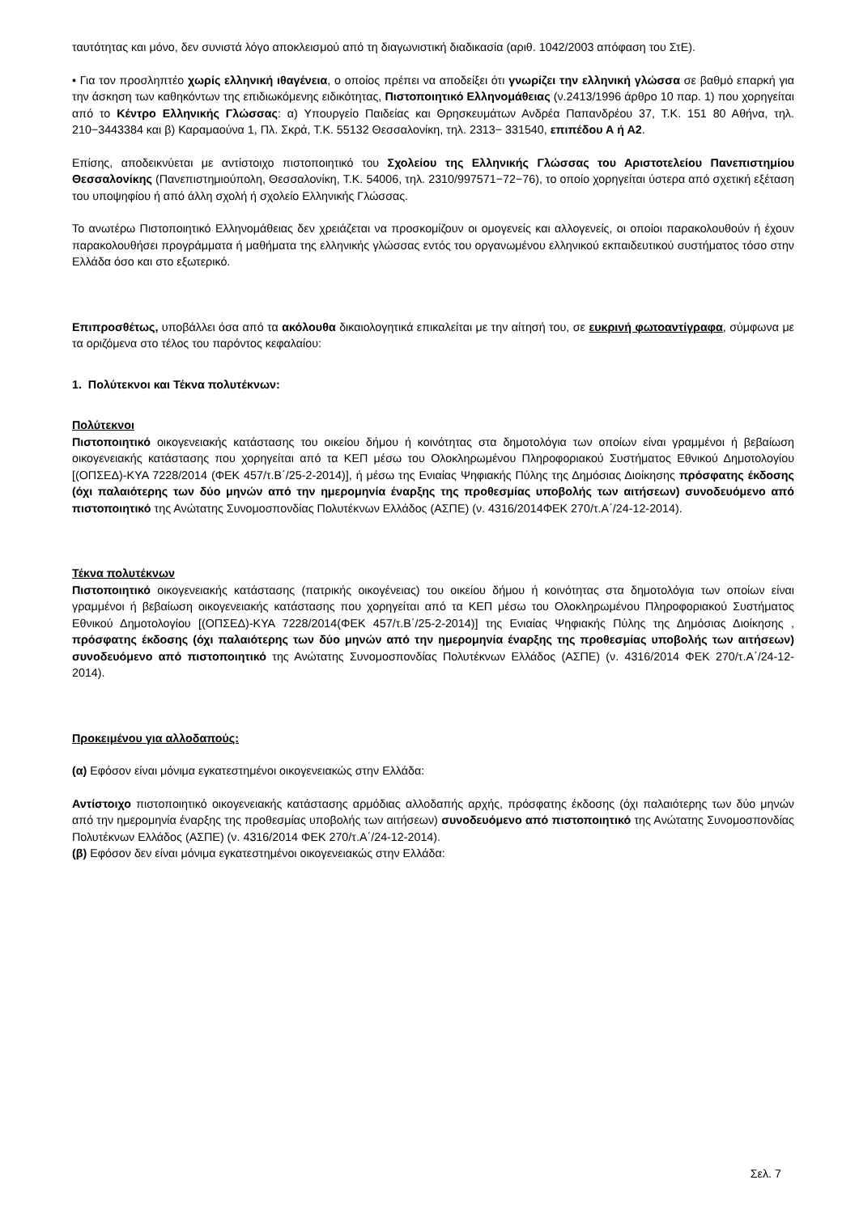ταυτότητας και μόνο, δεν συνιστά λόγο αποκλεισμού από τη διαγωνιστική διαδικασία (αριθ. 1042/2003 απόφαση του ΣτΕ).
• Για τον προσληπτέο χωρίς ελληνική ιθαγένεια, ο οποίος πρέπει να αποδείξει ότι γνωρίζει την ελληνική γλώσσα σε βαθμό επαρκή για την άσκηση των καθηκόντων της επιδιωκόμενης ειδικότητας, Πιστοποιητικό Ελληνομάθειας (ν.2413/1996 άρθρο 10 παρ. 1) που χορηγείται από το Κέντρο Ελληνικής Γλώσσας: α) Υπουργείο Παιδείας και Θρησκευμάτων Ανδρέα Παπανδρέου 37, Τ.Κ. 151 80 Αθήνα, τηλ. 210−3443384 και β) Καραμαούνα 1, Πλ. Σκρά, Τ.Κ. 55132 Θεσσαλονίκη, τηλ. 2313− 331540, επιπέδου Α ή Α2.
Επίσης, αποδεικνύεται με αντίστοιχο πιστοποιητικό του Σχολείου της Ελληνικής Γλώσσας του Αριστοτελείου Πανεπιστημίου Θεσσαλονίκης (Πανεπιστημιούπολη, Θεσσαλονίκη, Τ.Κ. 54006, τηλ. 2310/997571−72−76), το οποίο χορηγείται ύστερα από σχετική εξέταση του υποψηφίου ή από άλλη σχολή ή σχολείο Ελληνικής Γλώσσας.
Το ανωτέρω Πιστοποιητικό Ελληνομάθειας δεν χρειάζεται να προσκομίζουν οι ομογενείς και αλλογενείς, οι οποίοι παρακολουθούν ή έχουν παρακολουθήσει προγράμματα ή μαθήματα της ελληνικής γλώσσας εντός του οργανωμένου ελληνικού εκπαιδευτικού συστήματος τόσο στην Ελλάδα όσο και στο εξωτερικό.
Επιπροσθέτως, υποβάλλει όσα από τα ακόλουθα δικαιολογητικά επικαλείται με την αίτησή του, σε ευκρινή φωτοαντίγραφα, σύμφωνα με τα οριζόμενα στο τέλος του παρόντος κεφαλαίου:
1. Πολύτεκνοι και Τέκνα πολυτέκνων:
Πολύτεκνοι
Πιστοποιητικό οικογενειακής κατάστασης του οικείου δήμου ή κοινότητας στα δημοτολόγια των οποίων είναι γραμμένοι ή βεβαίωση οικογενειακής κατάστασης που χορηγείται από τα ΚΕΠ μέσω του Ολοκληρωμένου Πληροφοριακού Συστήματος Εθνικού Δημοτολογίου [(ΟΠΣΕΔ)-ΚΥΑ 7228/2014 (ΦΕΚ 457/τ.Β΄/25-2-2014)], ή μέσω της Ενιαίας Ψηφιακής Πύλης της Δημόσιας Διοίκησης πρόσφατης έκδοσης (όχι παλαιότερης των δύο μηνών από την ημερομηνία έναρξης της προθεσμίας υποβολής των αιτήσεων) συνοδευόμενο από πιστοποιητικό της Ανώτατης Συνομοσπονδίας Πολυτέκνων Ελλάδος (ΑΣΠΕ) (ν. 4316/2014ΦΕΚ 270/τ.Α΄/24-12-2014).
Τέκνα πολυτέκνων
Πιστοποιητικό οικογενειακής κατάστασης (πατρικής οικογένειας) του οικείου δήμου ή κοινότητας στα δημοτολόγια των οποίων είναι γραμμένοι ή βεβαίωση οικογενειακής κατάστασης που χορηγείται από τα ΚΕΠ μέσω του Ολοκληρωμένου Πληροφοριακού Συστήματος Εθνικού Δημοτολογίου [(ΟΠΣΕΔ)-ΚΥΑ 7228/2014(ΦΕΚ 457/τ.Β΄/25-2-2014)] της Ενιαίας Ψηφιακής Πύλης της Δημόσιας Διοίκησης , πρόσφατης έκδοσης (όχι παλαιότερης των δύο μηνών από την ημερομηνία έναρξης της προθεσμίας υποβολής των αιτήσεων) συνοδευόμενο από πιστοποιητικό της Ανώτατης Συνομοσπονδίας Πολυτέκνων Ελλάδος (ΑΣΠΕ) (ν. 4316/2014 ΦΕΚ 270/τ.Α΄/24-12-2014).
Προκειμένου για αλλοδαπούς:
(α) Εφόσον είναι μόνιμα εγκατεστημένοι οικογενειακώς στην Ελλάδα:
Αντίστοιχο πιστοποιητικό οικογενειακής κατάστασης αρμόδιας αλλοδαπής αρχής, πρόσφατης έκδοσης (όχι παλαιότερης των δύο μηνών από την ημερομηνία έναρξης της προθεσμίας υποβολής των αιτήσεων) συνοδευόμενο από πιστοποιητικό της Ανώτατης Συνομοσπονδίας Πολυτέκνων Ελλάδος (ΑΣΠΕ) (ν. 4316/2014 ΦΕΚ 270/τ.Α΄/24-12-2014).
(β) Εφόσον δεν είναι μόνιμα εγκατεστημένοι οικογενειακώς στην Ελλάδα:
Σελ. 7